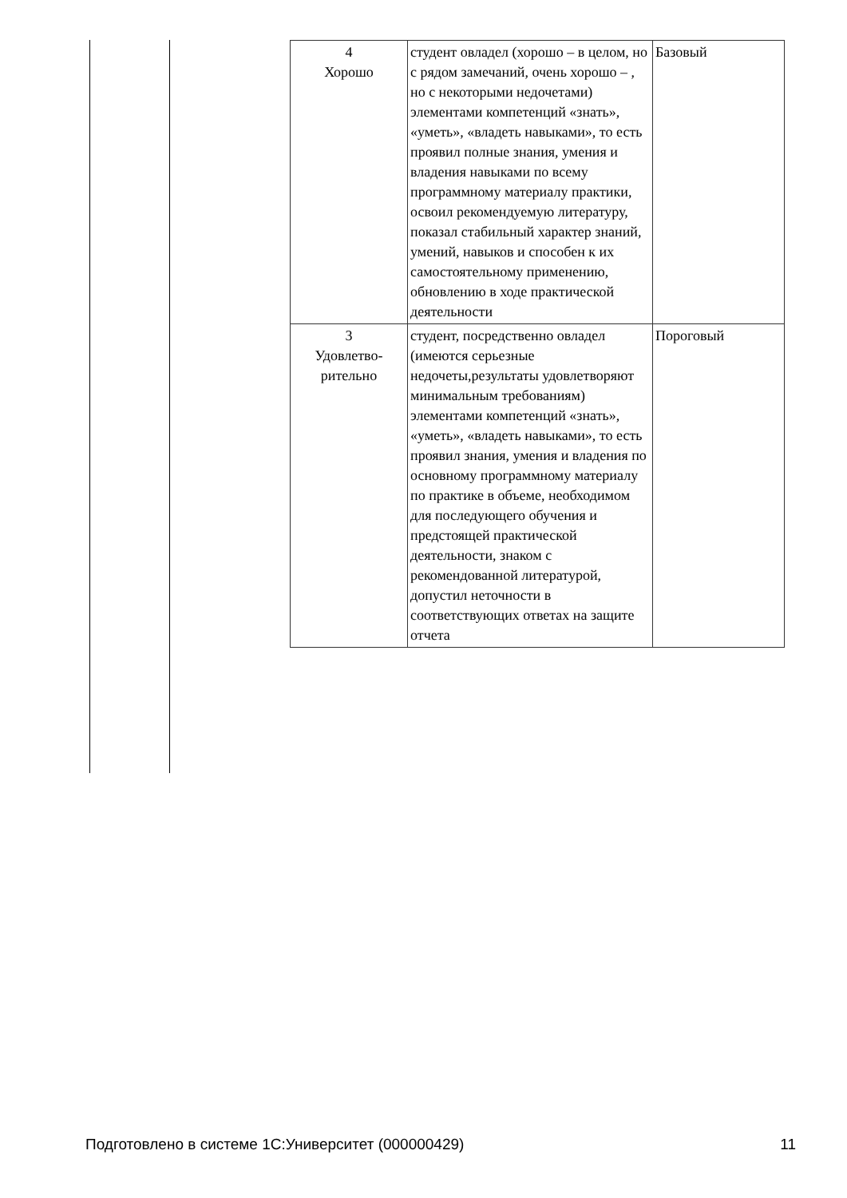| 4 Хорошо | студент овладел (хорошо – в целом, но с рядом замечаний, очень хорошо – , но с некоторыми недочетами) элементами компетенций «знать», «уметь», «владеть навыками», то есть проявил полные знания, умения и владения навыками по всему программному материалу практики, освоил рекомендуемую литературу, показал стабильный характер знаний, умений, навыков и способен к их самостоятельному применению, обновлению в ходе практической деятельности | Базовый |
| 3 Удовлетво- рительно | студент, посредственно овладел (имеются серьезные недочеты,результаты удовлетворяют минимальным требованиям) элементами компетенций «знать», «уметь», «владеть навыками», то есть проявил знания, умения и владения по основному программному материалу по практике в объеме, необходимом для последующего обучения и предстоящей практической деятельности, знаком с рекомендованной литературой, допустил неточности в соответствующих ответах на защите отчета | Пороговый |
Подготовлено в системе 1С:Университет (000000429) 11